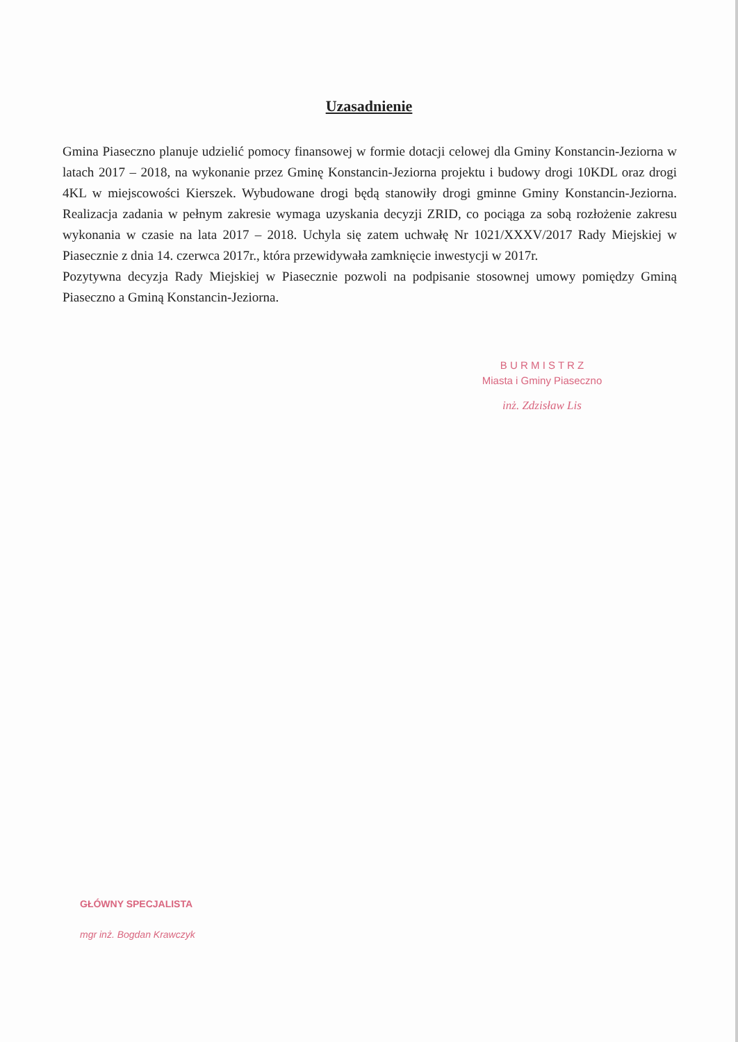Uzasadnienie
Gmina Piaseczno planuje udzielić pomocy finansowej w formie dotacji celowej dla Gminy Konstancin-Jeziorna w latach 2017 – 2018, na wykonanie przez Gminę Konstancin-Jeziorna projektu i budowy drogi 10KDL oraz drogi 4KL w miejscowości Kierszek. Wybudowane drogi będą stanowiły drogi gminne Gminy Konstancin-Jeziorna. Realizacja zadania w pełnym zakresie wymaga uzyskania decyzji ZRID, co pociąga za sobą rozłożenie zakresu wykonania w czasie na lata 2017 – 2018. Uchyla się zatem uchwałę Nr 1021/XXXV/2017 Rady Miejskiej w Piasecznie z dnia 14. czerwca 2017r., która przewidywała zamknięcie inwestycji w 2017r.
Pozytywna decyzja Rady Miejskiej w Piasecznie pozwoli na podpisanie stosownej umowy pomiędzy Gminą Piaseczno a Gminą Konstancin-Jeziorna.
B U R M I S T R Z
Miasta i Gminy Piaseczno
inż. Zdzisław Lis
GŁÓWNY SPECJALISTA
mgr inż. Bogdan Krawczyk